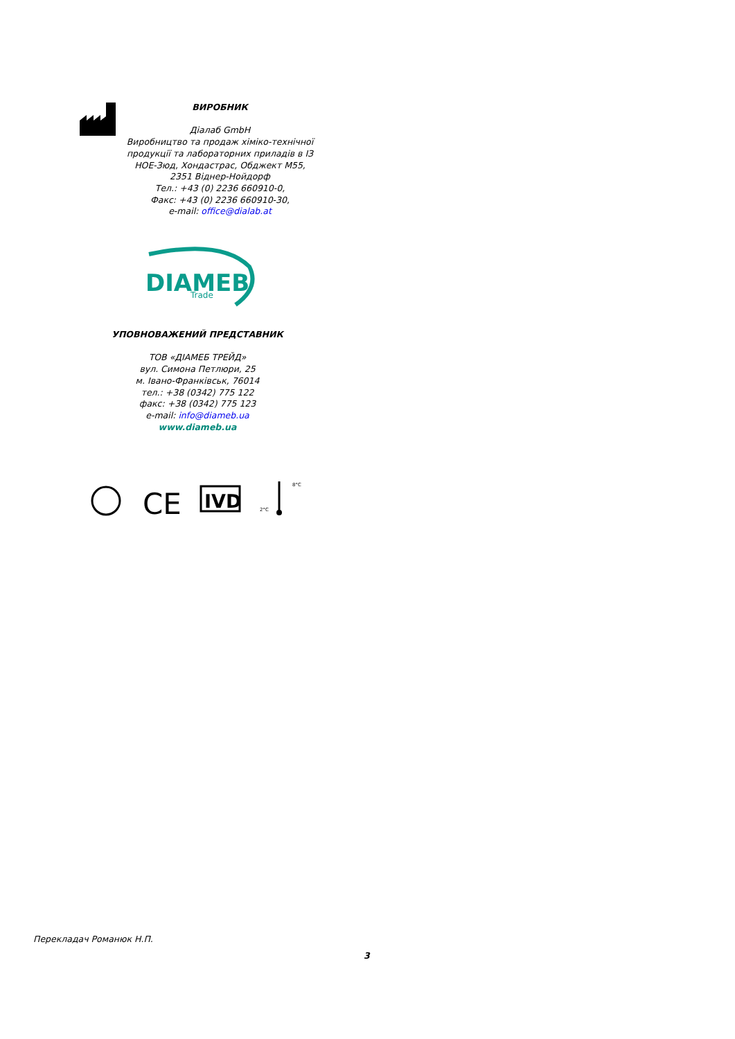ВИРОБНИК
Діалаб GmbH
Виробництво та продаж хіміко-технічної продукції та лабораторних приладів в ІЗ НОЕ-Зюд, Хондастрас, Обджект М55, 2351 Віднер-Нойдорф
Тел.: +43 (0) 2236 660910-0,
Факс: +43 (0) 2236 660910-30,
e-mail: office@dialab.at
DIAMEB
Trade
УПОВНОВАЖЕНИЙ ПРЕДСТАВНИК
ТОВ «ДІАМЕБ ТРЕЙД»
вул. Симона Петлюри, 25
м. Івано-Франківськ, 76014
тел.: +38 (0342) 775 122
факс: +38 (0342) 775 123
e-mail: info@diameb.ua
www.diameb.ua
CE
IVD
8°C
2°C
Перекладач Романюк Н.П.
3